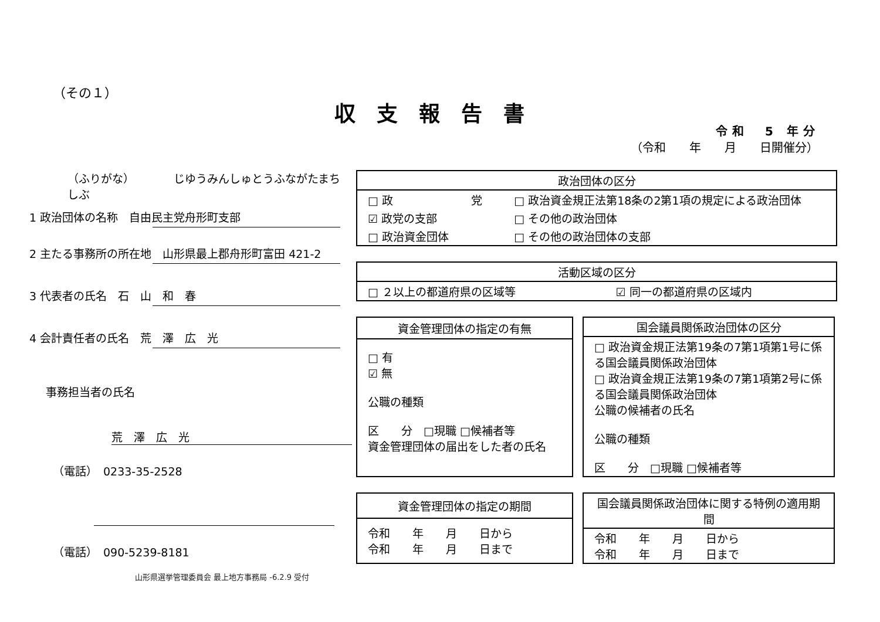（その１）
収支報告書
令和　5 年分
（令和　　年　　月　　日開催分）
（ふりがな）　　　　じゆうみんしゅとうふながたまちしぶ
1 政治団体の名称　自由民主党舟形町支部
2 主たる事務所の所在地　山形県最上郡舟形町富田 421-2
3 代表者の氏名　石　山　和　春
4 会計責任者の氏名　荒　澤　広　光
事務担当者の氏名
荒　澤　広　光
（電話）　0233-35-2528
（電話）　090-5239-8181
山形県選挙管理委員会 最上地方事務局 -6.2.9 受付
| 政治団体の区分 | |
| --- | --- |
| □ 政 党 | □ 政治資金規正法第18条の2第1項の規定による政治団体 |
| ☑ 政党の支部 | □ その他の政治団体 |
| □ 政治資金団体 | □ その他の政治団体の支部 |
| 活動区域の区分 | |
| --- | --- |
| □ ２以上の都道府県の区域等 | ☑ 同一の都道府県の区域内 |
| 資金管理団体の指定の有無 |
| --- |
| □ 有 ☑ 無 公職の種類 区 分 □現職 □候補者等 資金管理団体の届出をした者の氏名 |
| 国会議員関係政治団体の区分 |
| --- |
| □ 政治資金規正法第19条の7第1項第1号に係る国会議員関係政治団体 □ 政治資金規正法第19条の7第1項第2号に係る国会議員関係政治団体 公職の候補者の氏名 公職の種類 区 分 □現職 □候補者等 |
| 資金管理団体の指定の期間 |
| --- |
| 令和 年 月 日から 令和 年 月 日まで |
| 国会議員関係政治団体に関する特例の適用期間 |
| --- |
| 令和 年 月 日から 令和 年 月 日まで |